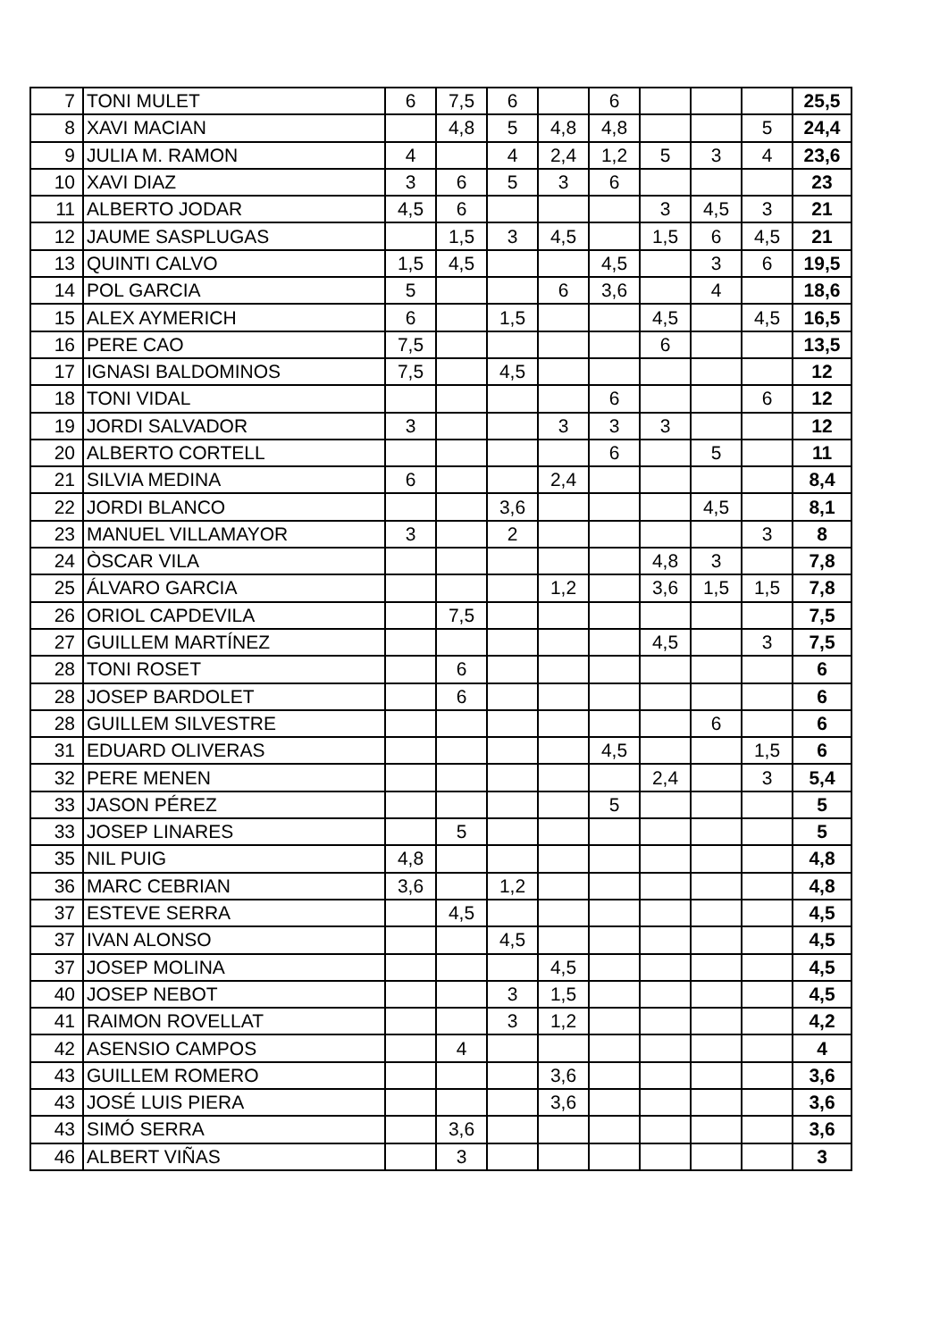| 7 | TONI MULET | 6 | 7,5 | 6 | | 6 | | | | 25,5 |
| 8 | XAVI MACIAN | | 4,8 | 5 | 4,8 | 4,8 | | | 5 | 24,4 |
| 9 | JULIA M. RAMON | 4 | | 4 | 2,4 | 1,2 | 5 | 3 | 4 | 23,6 |
| 10 | XAVI DIAZ | 3 | 6 | 5 | 3 | 6 | | | | 23 |
| 11 | ALBERTO JODAR | 4,5 | 6 | | | | 3 | 4,5 | 3 | 21 |
| 12 | JAUME SASPLUGAS | | 1,5 | 3 | 4,5 | | 1,5 | 6 | 4,5 | 21 |
| 13 | QUINTI CALVO | 1,5 | 4,5 | | | 4,5 | | 3 | 6 | 19,5 |
| 14 | POL GARCIA | 5 | | | 6 | 3,6 | | 4 | | 18,6 |
| 15 | ALEX AYMERICH | 6 | | 1,5 | | | 4,5 | | 4,5 | 16,5 |
| 16 | PERE CAO | 7,5 | | | | | 6 | | | 13,5 |
| 17 | IGNASI BALDOMINOS | 7,5 | | 4,5 | | | | | | 12 |
| 18 | TONI VIDAL | | | | | 6 | | | 6 | 12 |
| 19 | JORDI SALVADOR | 3 | | | 3 | 3 | 3 | | | 12 |
| 20 | ALBERTO CORTELL | | | | | 6 | | 5 | | 11 |
| 21 | SILVIA MEDINA | 6 | | | 2,4 | | | | | 8,4 |
| 22 | JORDI BLANCO | | | 3,6 | | | | 4,5 | | 8,1 |
| 23 | MANUEL VILLAMAYOR | 3 | | 2 | | | | | 3 | 8 |
| 24 | ÒSCAR VILA | | | | | | 4,8 | 3 | | 7,8 |
| 25 | ÁLVARO GARCIA | | | | 1,2 | | 3,6 | 1,5 | 1,5 | 7,8 |
| 26 | ORIOL CAPDEVILA | | 7,5 | | | | | | | 7,5 |
| 27 | GUILLEM MARTÍNEZ | | | | | | 4,5 | | 3 | 7,5 |
| 28 | TONI ROSET | | 6 | | | | | | | 6 |
| 28 | JOSEP BARDOLET | | 6 | | | | | | | 6 |
| 28 | GUILLEM SILVESTRE | | | | | | | 6 | | 6 |
| 31 | EDUARD OLIVERAS | | | | | 4,5 | | | 1,5 | 6 |
| 32 | PERE MENEN | | | | | | 2,4 | | 3 | 5,4 |
| 33 | JASON PÉREZ | | | | | 5 | | | | 5 |
| 33 | JOSEP LINARES | | 5 | | | | | | | 5 |
| 35 | NIL PUIG | 4,8 | | | | | | | | 4,8 |
| 36 | MARC CEBRIAN | 3,6 | | 1,2 | | | | | | 4,8 |
| 37 | ESTEVE SERRA | | 4,5 | | | | | | | 4,5 |
| 37 | IVAN ALONSO | | | 4,5 | | | | | | 4,5 |
| 37 | JOSEP MOLINA | | | | 4,5 | | | | | 4,5 |
| 40 | JOSEP NEBOT | | | 3 | 1,5 | | | | | 4,5 |
| 41 | RAIMON ROVELLAT | | | 3 | 1,2 | | | | | 4,2 |
| 42 | ASENSIO CAMPOS | | 4 | | | | | | | 4 |
| 43 | GUILLEM ROMERO | | | | 3,6 | | | | | 3,6 |
| 43 | JOSÉ LUIS PIERA | | | | 3,6 | | | | | 3,6 |
| 43 | SIMÓ SERRA | | 3,6 | | | | | | | 3,6 |
| 46 | ALBERT VIÑAS | | 3 | | | | | | | 3 |